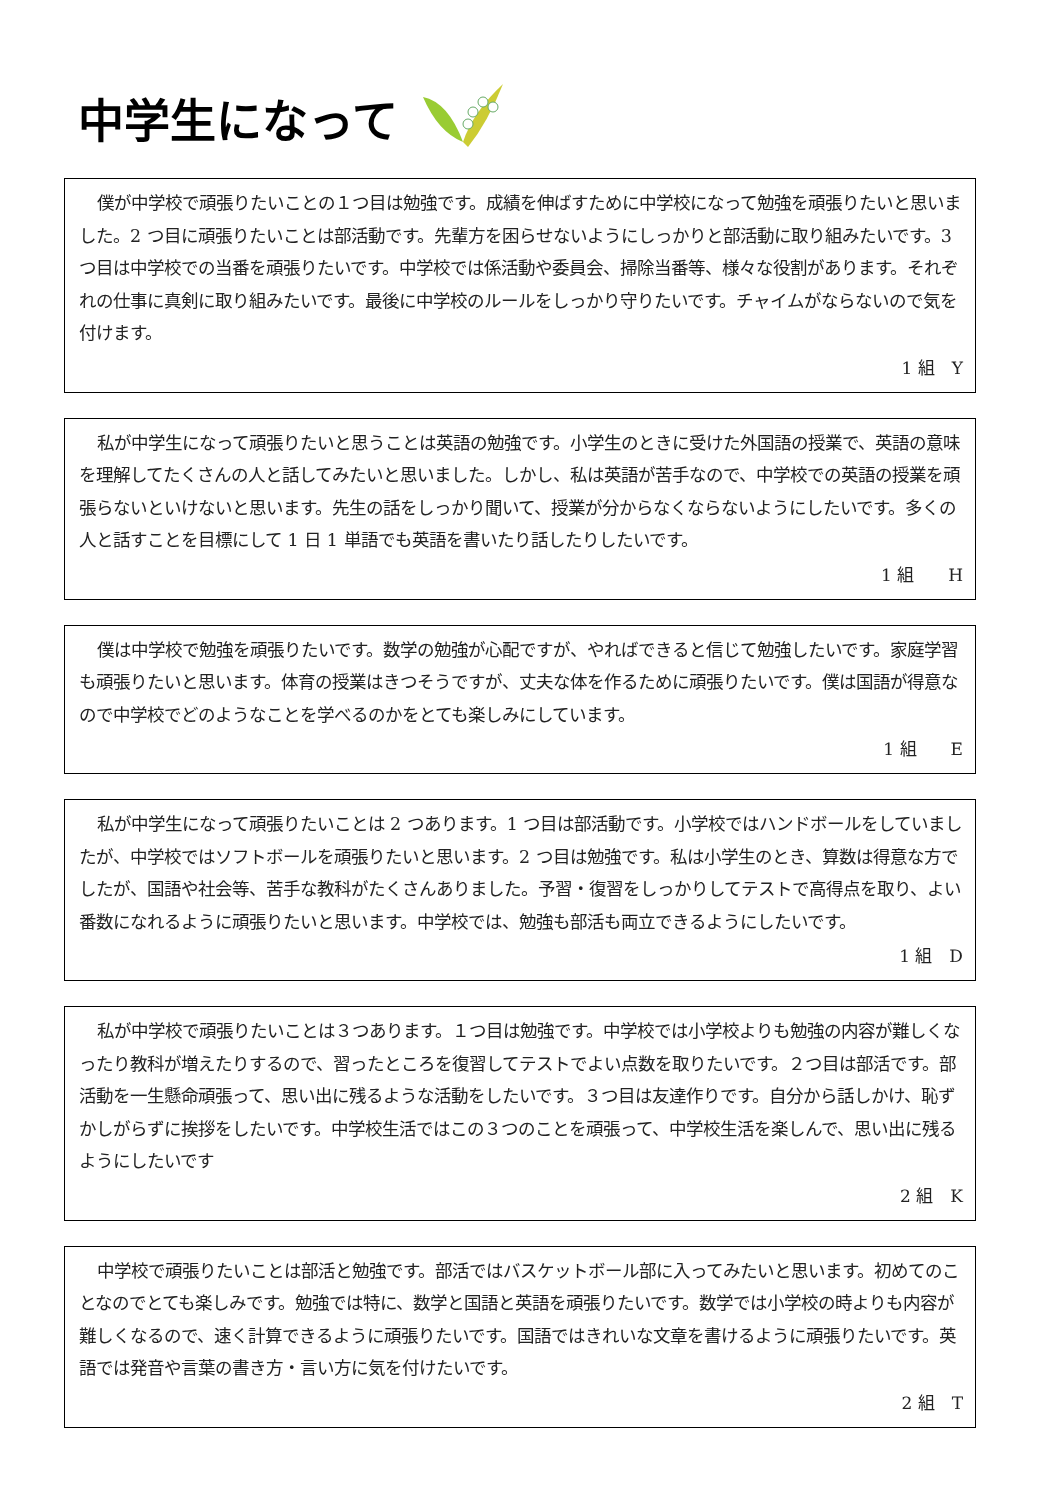中学生になって
僕が中学校で頑張りたいことの１つ目は勉強です。成績を伸ばすために中学校になって勉強を頑張りたいと思いました。2 つ目に頑張りたいことは部活動です。先輩方を困らせないようにしっかりと部活動に取り組みたいです。3 つ目は中学校での当番を頑張りたいです。中学校では係活動や委員会、掃除当番等、様々な役割があります。それぞれの仕事に真剣に取り組みたいです。最後に中学校のルールをしっかり守りたいです。チャイムがならないので気を付けます。
1 組　Y
私が中学生になって頑張りたいと思うことは英語の勉強です。小学生のときに受けた外国語の授業で、英語の意味を理解してたくさんの人と話してみたいと思いました。しかし、私は英語が苦手なので、中学校での英語の授業を頑張らないといけないと思います。先生の話をしっかり聞いて、授業が分からなくならないようにしたいです。多くの人と話すことを目標にして 1 日 1 単語でも英語を書いたり話したりしたいです。
1 組　　H
僕は中学校で勉強を頑張りたいです。数学の勉強が心配ですが、やればできると信じて勉強したいです。家庭学習も頑張りたいと思います。体育の授業はきつそうですが、丈夫な体を作るために頑張りたいです。僕は国語が得意なので中学校でどのようなことを学べるのかをとても楽しみにしています。
1 組　　E
私が中学生になって頑張りたいことは 2 つあります。1 つ目は部活動です。小学校ではハンドボールをしていましたが、中学校ではソフトボールを頑張りたいと思います。2 つ目は勉強です。私は小学生のとき、算数は得意な方でしたが、国語や社会等、苦手な教科がたくさんありました。予習・復習をしっかりしてテストで高得点を取り、よい番数になれるように頑張りたいと思います。中学校では、勉強も部活も両立できるようにしたいです。
1 組　D
私が中学校で頑張りたいことは３つあります。１つ目は勉強です。中学校では小学校よりも勉強の内容が難しくなったり教科が増えたりするので、習ったところを復習してテストでよい点数を取りたいです。２つ目は部活です。部活動を一生懸命頑張って、思い出に残るような活動をしたいです。３つ目は友達作りです。自分から話しかけ、恥ずかしがらずに挨拶をしたいです。中学校生活ではこの３つのことを頑張って、中学校生活を楽しんで、思い出に残るようにしたいです
2 組　K
中学校で頑張りたいことは部活と勉強です。部活ではバスケットボール部に入ってみたいと思います。初めてのことなのでとても楽しみです。勉強では特に、数学と国語と英語を頑張りたいです。数学では小学校の時よりも内容が難しくなるので、速く計算できるように頑張りたいです。国語ではきれいな文章を書けるように頑張りたいです。英語では発音や言葉の書き方・言い方に気を付けたいです。
2 組　T